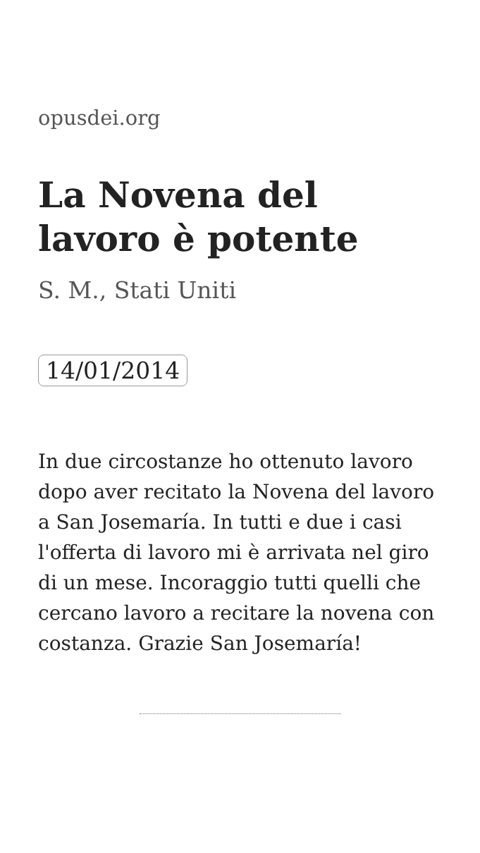opusdei.org
La Novena del lavoro è potente
S. M., Stati Uniti
14/01/2014
In due circostanze ho ottenuto lavoro dopo aver recitato la Novena del lavoro a San Josemaría. In tutti e due i casi l'offerta di lavoro mi è arrivata nel giro di un mese. Incoraggio tutti quelli che cercano lavoro a recitare la novena con costanza. Grazie San Josemaría!